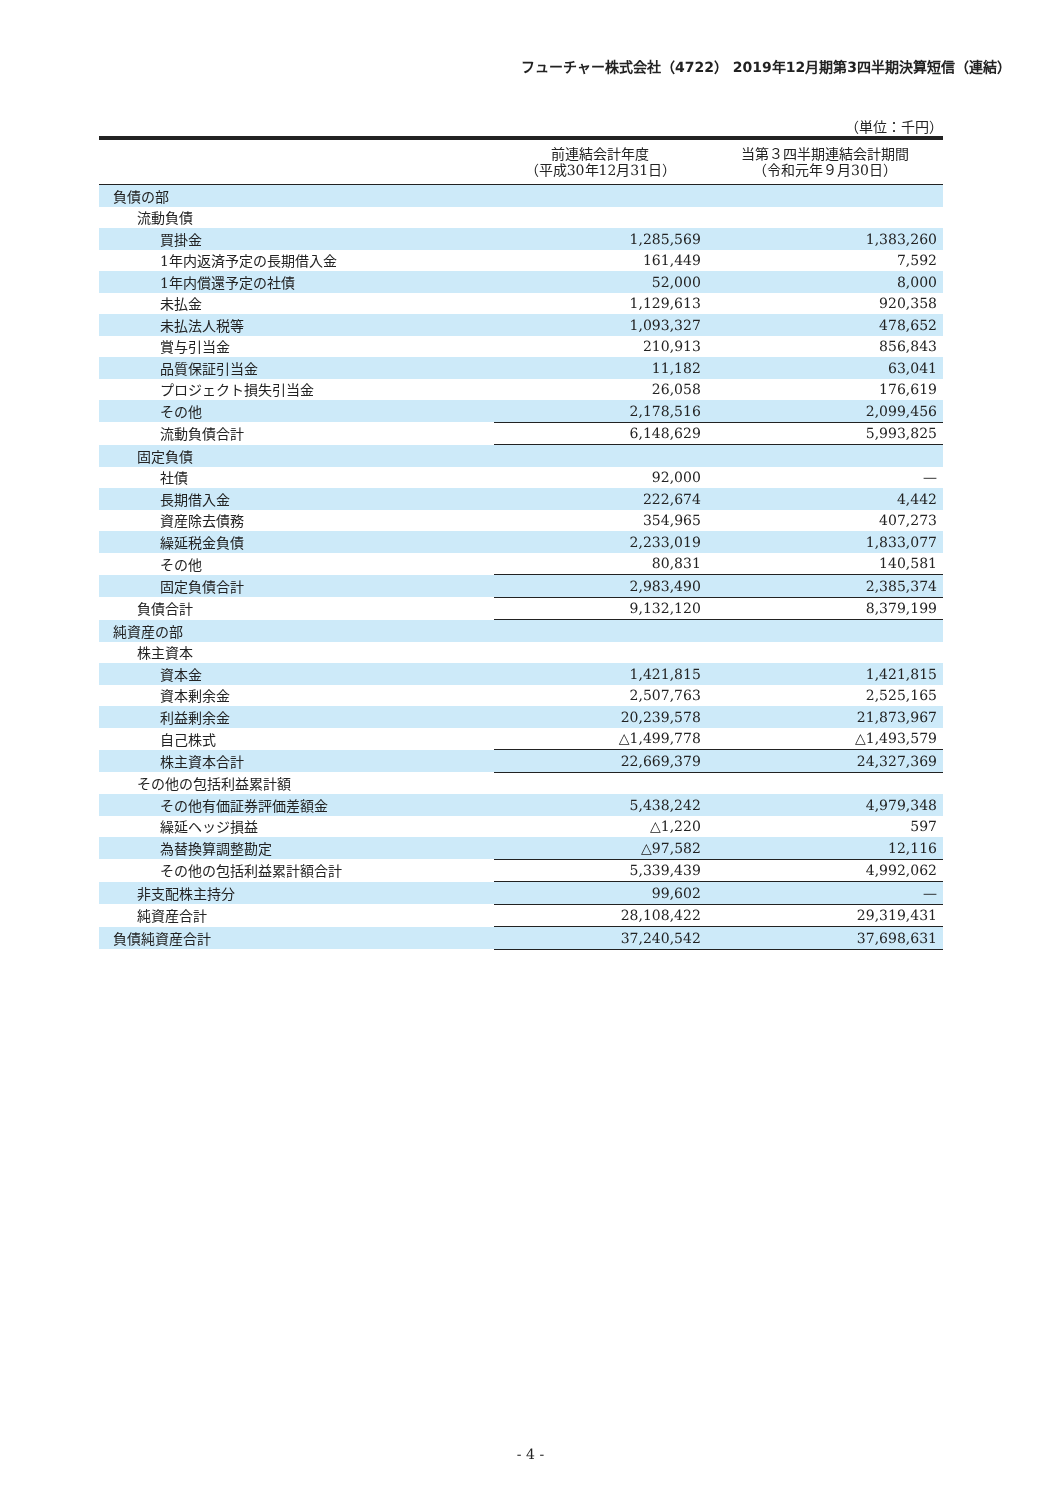フューチャー株式会社（4722） 2019年12月期第3四半期決算短信（連結）
（単位：千円）
| | 前連結会計年度 （平成30年12月31日） | 当第３四半期連結会計期間 （令和元年９月30日） |
| --- | --- | --- |
| 負債の部 | | |
| 流動負債 | | |
| 買掛金 | 1,285,569 | 1,383,260 |
| 1年内返済予定の長期借入金 | 161,449 | 7,592 |
| 1年内償還予定の社債 | 52,000 | 8,000 |
| 未払金 | 1,129,613 | 920,358 |
| 未払法人税等 | 1,093,327 | 478,652 |
| 賞与引当金 | 210,913 | 856,843 |
| 品質保証引当金 | 11,182 | 63,041 |
| プロジェクト損失引当金 | 26,058 | 176,619 |
| その他 | 2,178,516 | 2,099,456 |
| 流動負債合計 | 6,148,629 | 5,993,825 |
| 固定負債 | | |
| 社債 | 92,000 | — |
| 長期借入金 | 222,674 | 4,442 |
| 資産除去債務 | 354,965 | 407,273 |
| 繰延税金負債 | 2,233,019 | 1,833,077 |
| その他 | 80,831 | 140,581 |
| 固定負債合計 | 2,983,490 | 2,385,374 |
| 負債合計 | 9,132,120 | 8,379,199 |
| 純資産の部 | | |
| 株主資本 | | |
| 資本金 | 1,421,815 | 1,421,815 |
| 資本剰余金 | 2,507,763 | 2,525,165 |
| 利益剰余金 | 20,239,578 | 21,873,967 |
| 自己株式 | △1,499,778 | △1,493,579 |
| 株主資本合計 | 22,669,379 | 24,327,369 |
| その他の包括利益累計額 | | |
| その他有価証券評価差額金 | 5,438,242 | 4,979,348 |
| 繰延ヘッジ損益 | △1,220 | 597 |
| 為替換算調整勘定 | △97,582 | 12,116 |
| その他の包括利益累計額合計 | 5,339,439 | 4,992,062 |
| 非支配株主持分 | 99,602 | — |
| 純資産合計 | 28,108,422 | 29,319,431 |
| 負債純資産合計 | 37,240,542 | 37,698,631 |
- 4 -